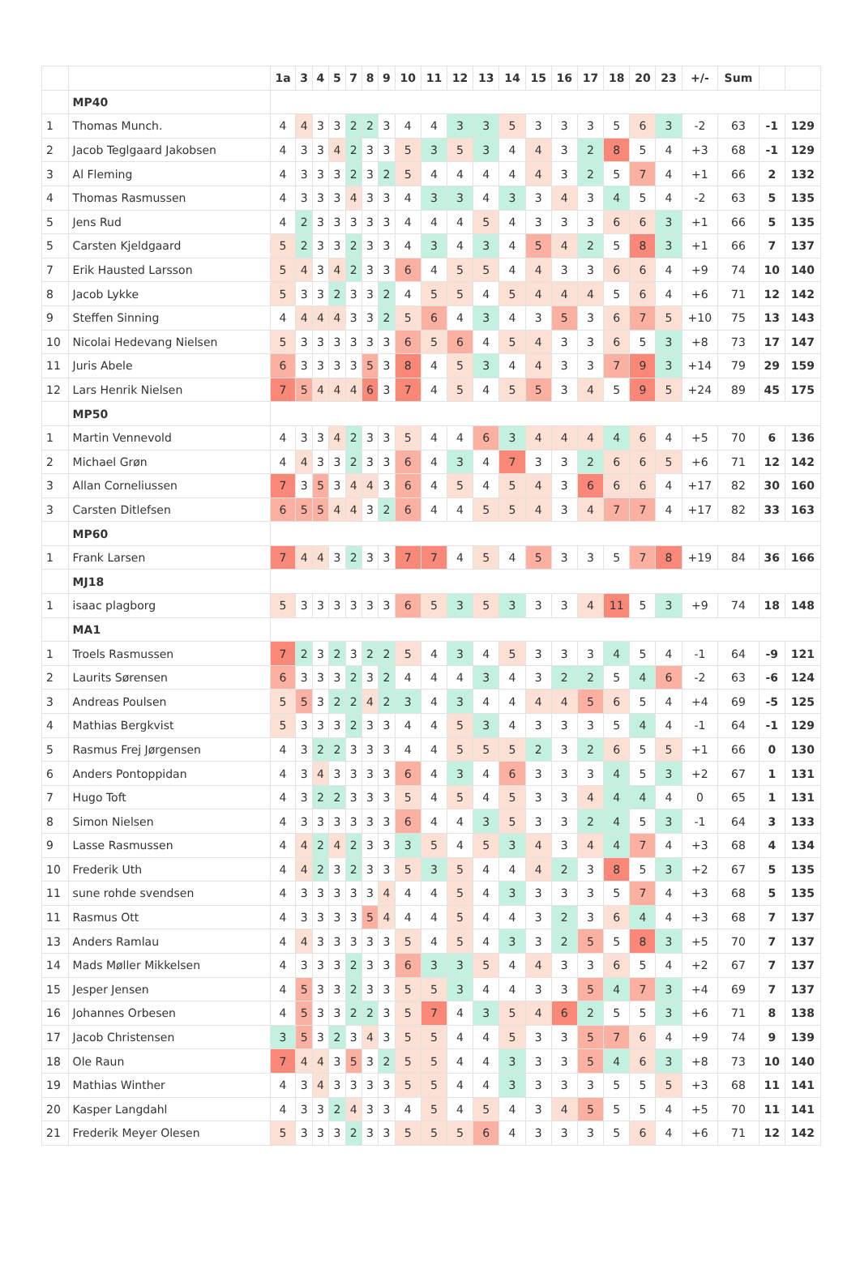| | | 1a | 3 | 4 | 5 | 7 | 8 | 9 | 10 | 11 | 12 | 13 | 14 | 15 | 16 | 17 | 18 | 20 | 23 | +/- | Sum | | |
| --- | --- | --- | --- | --- | --- | --- | --- | --- | --- | --- | --- | --- | --- | --- | --- | --- | --- | --- | --- | --- | --- | --- | --- |
| | MP40 | | | | | | | | | | | | | | | | | | | | | | |
| 1 | Thomas Munch. | 4 | 4 | 3 | 3 | 2 | 2 | 3 | 4 | 4 | 3 | 3 | 5 | 3 | 3 | 3 | 5 | 6 | 3 | -2 | 63 | -1 | 129 |
| 2 | Jacob Teglgaard Jakobsen | 4 | 3 | 3 | 4 | 2 | 3 | 3 | 5 | 3 | 5 | 3 | 4 | 4 | 3 | 2 | 8 | 5 | 4 | +3 | 68 | -1 | 129 |
| 3 | Al Fleming | 4 | 3 | 3 | 3 | 2 | 3 | 2 | 5 | 4 | 4 | 4 | 4 | 4 | 3 | 2 | 5 | 7 | 4 | +1 | 66 | 2 | 132 |
| 4 | Thomas Rasmussen | 4 | 3 | 3 | 3 | 4 | 3 | 3 | 4 | 3 | 3 | 4 | 3 | 3 | 4 | 3 | 4 | 5 | 4 | -2 | 63 | 5 | 135 |
| 5 | Jens Rud | 4 | 2 | 3 | 3 | 3 | 3 | 3 | 4 | 4 | 4 | 5 | 4 | 3 | 3 | 3 | 6 | 6 | 3 | +1 | 66 | 5 | 135 |
| 5 | Carsten Kjeldgaard | 5 | 2 | 3 | 3 | 2 | 3 | 3 | 4 | 3 | 4 | 3 | 4 | 5 | 4 | 2 | 5 | 8 | 3 | +1 | 66 | 7 | 137 |
| 7 | Erik Hausted Larsson | 5 | 4 | 3 | 4 | 2 | 3 | 3 | 6 | 4 | 5 | 5 | 4 | 4 | 3 | 3 | 6 | 6 | 4 | +9 | 74 | 10 | 140 |
| 8 | Jacob Lykke | 5 | 3 | 3 | 2 | 3 | 3 | 2 | 4 | 5 | 5 | 4 | 5 | 4 | 4 | 4 | 5 | 6 | 4 | +6 | 71 | 12 | 142 |
| 9 | Steffen Sinning | 4 | 4 | 4 | 4 | 3 | 3 | 2 | 5 | 6 | 4 | 3 | 4 | 3 | 5 | 3 | 6 | 7 | 5 | +10 | 75 | 13 | 143 |
| 10 | Nicolai Hedevang Nielsen | 5 | 3 | 3 | 3 | 3 | 3 | 3 | 6 | 5 | 6 | 4 | 5 | 4 | 3 | 3 | 6 | 5 | 3 | +8 | 73 | 17 | 147 |
| 11 | Juris Abele | 6 | 3 | 3 | 3 | 3 | 5 | 3 | 8 | 4 | 5 | 3 | 4 | 4 | 3 | 3 | 7 | 9 | 3 | +14 | 79 | 29 | 159 |
| 12 | Lars Henrik Nielsen | 7 | 5 | 4 | 4 | 4 | 6 | 3 | 7 | 4 | 5 | 4 | 5 | 5 | 3 | 4 | 5 | 9 | 5 | +24 | 89 | 45 | 175 |
| | MP50 | | | | | | | | | | | | | | | | | | | | | | |
| 1 | Martin Vennevold | 4 | 3 | 3 | 4 | 2 | 3 | 3 | 5 | 4 | 4 | 6 | 3 | 4 | 4 | 4 | 4 | 6 | 4 | +5 | 70 | 6 | 136 |
| 2 | Michael Grøn | 4 | 4 | 3 | 3 | 2 | 3 | 3 | 6 | 4 | 3 | 4 | 7 | 3 | 3 | 2 | 6 | 6 | 5 | +6 | 71 | 12 | 142 |
| 3 | Allan Corneliussen | 7 | 3 | 5 | 3 | 4 | 4 | 3 | 6 | 4 | 5 | 4 | 5 | 4 | 3 | 6 | 6 | 6 | 4 | +17 | 82 | 30 | 160 |
| 3 | Carsten Ditlefsen | 6 | 5 | 5 | 4 | 4 | 3 | 2 | 6 | 4 | 4 | 5 | 5 | 4 | 3 | 4 | 7 | 7 | 4 | +17 | 82 | 33 | 163 |
| | MP60 | | | | | | | | | | | | | | | | | | | | | | |
| 1 | Frank Larsen | 7 | 4 | 4 | 3 | 2 | 3 | 3 | 7 | 7 | 4 | 5 | 4 | 5 | 3 | 3 | 5 | 7 | 8 | +19 | 84 | 36 | 166 |
| | MJ18 | | | | | | | | | | | | | | | | | | | | | | |
| 1 | isaac plagborg | 5 | 3 | 3 | 3 | 3 | 3 | 3 | 6 | 5 | 3 | 5 | 3 | 3 | 3 | 4 | 11 | 5 | 3 | +9 | 74 | 18 | 148 |
| | MA1 | | | | | | | | | | | | | | | | | | | | | | |
| 1 | Troels Rasmussen | 7 | 2 | 3 | 2 | 3 | 2 | 2 | 5 | 4 | 3 | 4 | 5 | 3 | 3 | 3 | 4 | 5 | 4 | -1 | 64 | -9 | 121 |
| 2 | Laurits Sørensen | 6 | 3 | 3 | 3 | 2 | 3 | 2 | 4 | 4 | 4 | 3 | 4 | 3 | 2 | 2 | 5 | 4 | 6 | -2 | 63 | -6 | 124 |
| 3 | Andreas Poulsen | 5 | 5 | 3 | 2 | 2 | 4 | 2 | 3 | 4 | 3 | 4 | 4 | 4 | 4 | 5 | 6 | 5 | 4 | +4 | 69 | -5 | 125 |
| 4 | Mathias Bergkvist | 5 | 3 | 3 | 3 | 2 | 3 | 3 | 4 | 4 | 5 | 3 | 4 | 3 | 3 | 3 | 5 | 4 | 4 | -1 | 64 | -1 | 129 |
| 5 | Rasmus Frej Jørgensen | 4 | 3 | 2 | 2 | 3 | 3 | 3 | 4 | 4 | 5 | 5 | 5 | 2 | 3 | 2 | 6 | 5 | 5 | +1 | 66 | 0 | 130 |
| 6 | Anders Pontoppidan | 4 | 3 | 4 | 3 | 3 | 3 | 3 | 6 | 4 | 3 | 4 | 6 | 3 | 3 | 3 | 4 | 5 | 3 | +2 | 67 | 1 | 131 |
| 7 | Hugo Toft | 4 | 3 | 2 | 2 | 3 | 3 | 3 | 5 | 4 | 5 | 4 | 5 | 3 | 3 | 4 | 4 | 4 | 4 | 0 | 65 | 1 | 131 |
| 8 | Simon Nielsen | 4 | 3 | 3 | 3 | 3 | 3 | 3 | 6 | 4 | 4 | 3 | 5 | 3 | 3 | 2 | 4 | 5 | 3 | -1 | 64 | 3 | 133 |
| 9 | Lasse Rasmussen | 4 | 4 | 2 | 4 | 2 | 3 | 3 | 3 | 5 | 4 | 5 | 3 | 4 | 3 | 4 | 4 | 7 | 4 | +3 | 68 | 4 | 134 |
| 10 | Frederik Uth | 4 | 4 | 2 | 3 | 2 | 3 | 3 | 5 | 3 | 5 | 4 | 4 | 4 | 2 | 3 | 8 | 5 | 3 | +2 | 67 | 5 | 135 |
| 11 | sune rohde svendsen | 4 | 3 | 3 | 3 | 3 | 3 | 4 | 4 | 4 | 5 | 4 | 3 | 3 | 3 | 3 | 5 | 7 | 4 | +3 | 68 | 5 | 135 |
| 11 | Rasmus Ott | 4 | 3 | 3 | 3 | 3 | 5 | 4 | 4 | 4 | 5 | 4 | 4 | 3 | 2 | 3 | 6 | 4 | 4 | +3 | 68 | 7 | 137 |
| 13 | Anders Ramlau | 4 | 4 | 3 | 3 | 3 | 3 | 3 | 5 | 4 | 5 | 4 | 3 | 3 | 2 | 5 | 5 | 8 | 3 | +5 | 70 | 7 | 137 |
| 14 | Mads Møller Mikkelsen | 4 | 3 | 3 | 3 | 2 | 3 | 3 | 6 | 3 | 3 | 5 | 4 | 4 | 3 | 3 | 6 | 5 | 4 | +2 | 67 | 7 | 137 |
| 15 | Jesper Jensen | 4 | 5 | 3 | 3 | 2 | 3 | 3 | 5 | 5 | 3 | 4 | 4 | 3 | 3 | 5 | 4 | 7 | 3 | +4 | 69 | 7 | 137 |
| 16 | Johannes Orbesen | 4 | 5 | 3 | 3 | 2 | 2 | 3 | 5 | 7 | 4 | 3 | 5 | 4 | 6 | 2 | 5 | 5 | 3 | +6 | 71 | 8 | 138 |
| 17 | Jacob Christensen | 3 | 5 | 3 | 2 | 3 | 4 | 3 | 5 | 5 | 4 | 4 | 5 | 3 | 3 | 5 | 7 | 6 | 4 | +9 | 74 | 9 | 139 |
| 18 | Ole Raun | 7 | 4 | 4 | 3 | 5 | 3 | 2 | 5 | 5 | 4 | 4 | 3 | 3 | 3 | 5 | 4 | 6 | 3 | +8 | 73 | 10 | 140 |
| 19 | Mathias Winther | 4 | 3 | 4 | 3 | 3 | 3 | 3 | 5 | 5 | 4 | 4 | 3 | 3 | 3 | 3 | 5 | 5 | 5 | +3 | 68 | 11 | 141 |
| 20 | Kasper Langdahl | 4 | 3 | 3 | 2 | 4 | 3 | 3 | 4 | 5 | 4 | 5 | 4 | 3 | 4 | 5 | 5 | 5 | 4 | +5 | 70 | 11 | 141 |
| 21 | Frederik Meyer Olesen | 5 | 3 | 3 | 3 | 2 | 3 | 3 | 5 | 5 | 5 | 6 | 4 | 3 | 3 | 3 | 5 | 6 | 4 | +6 | 71 | 12 | 142 |